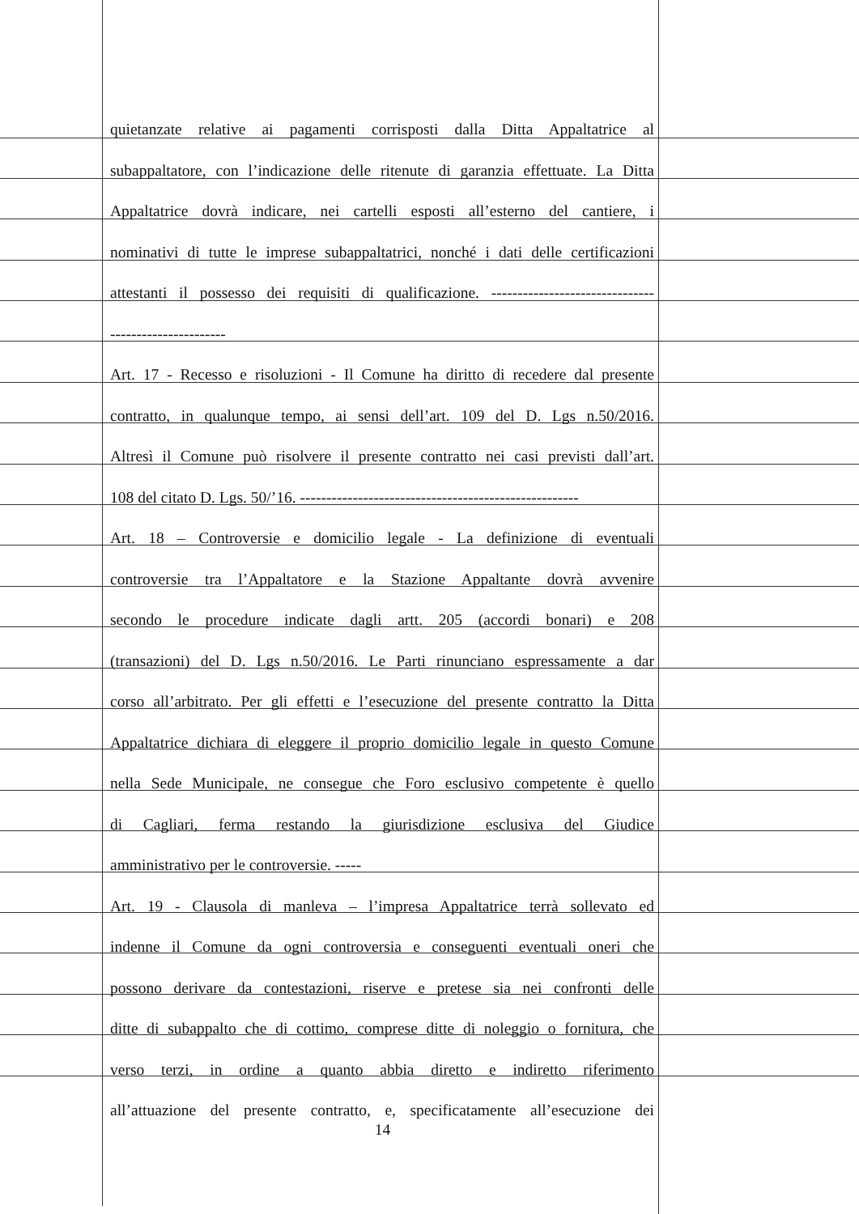quietanzate relative ai pagamenti corrisposti dalla Ditta Appaltatrice al
subappaltatore, con l’indicazione delle ritenute di garanzia effettuate. La Ditta
Appaltatrice dovrà indicare, nei cartelli esposti all’esterno del cantiere, i
nominativi di tutte le imprese subappaltatrici, nonché i dati delle certificazioni
attestanti il possesso dei requisiti di qualificazione. -------------------------------
----------------------
Art. 17 - Recesso e risoluzioni - Il Comune ha diritto di recedere dal presente
contratto, in qualunque tempo, ai sensi dell’art. 109 del D. Lgs n.50/2016.
Altresì il Comune può risolvere il presente contratto nei casi previsti dall’art.
108 del citato D. Lgs. 50/’16. -----------------------------------------------------
Art. 18 – Controversie e domicilio legale - La definizione di eventuali
controversie tra l’Appaltatore e la Stazione Appaltante dovrà avvenire
secondo le procedure indicate dagli artt. 205 (accordi bonari) e 208
(transazioni) del D. Lgs n.50/2016. Le Parti rinunciano espressamente a dar
corso all’arbitrato. Per gli effetti e l’esecuzione del presente contratto la Ditta
Appaltatrice dichiara di eleggere il proprio domicilio legale in questo Comune
nella Sede Municipale, ne consegue che Foro esclusivo competente è quello
di Cagliari, ferma restando la giurisdizione esclusiva del Giudice
amministrativo per le controversie. -----
Art. 19 - Clausola di manleva – l’impresa Appaltatrice terrà sollevato ed
indenne il Comune da ogni controversia e conseguenti eventuali oneri che
possono derivare da contestazioni, riserve e pretese sia nei confronti delle
ditte di subappalto che di cottimo, comprese ditte di noleggio o fornitura, che
verso terzi, in ordine a quanto abbia diretto e indiretto riferimento
all’attuazione del presente contratto, e, specificatamente all’esecuzione dei
14